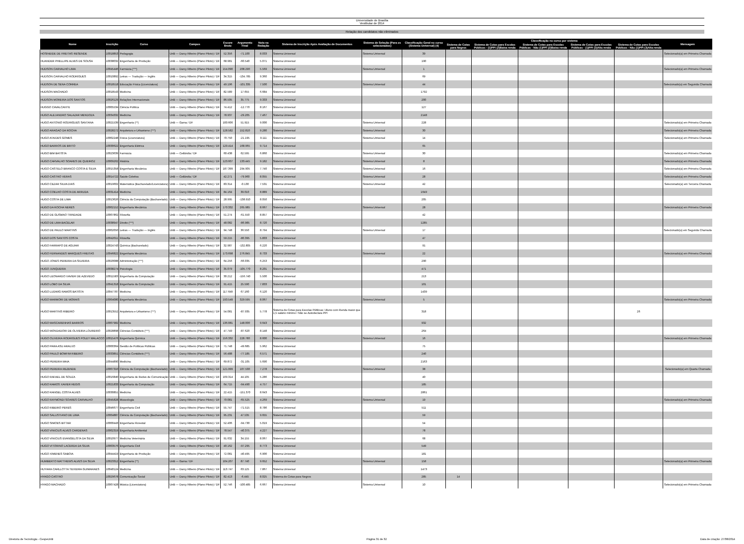Universidade de Brasília
Vestibular de 2014
Relação dos candidatos não eliminados
| Nome | Inscrição | Curso | Campus | Escore Bruto | Argumento Final | Nota na Redação | Sistema de Inscrição Após Avaliação de Documentos | Sistema de Seleção (Para os selecionados) | Classificação Geral no curso (Sistema Universal) (4) | Classificação no curso por sistema | | | | | Mensagem |
| --- | --- | --- | --- | --- | --- | --- | --- | --- | --- | --- | --- | --- | --- | --- | --- |
| | | | | | | | | | | Sistema de Cotas para Negros | Sistema de Cotas para Escolas Públicas - (1)PPI (2)Baixa renda | Sistema de Cotas para Escolas Públicas - Não (1)PPI (2)Baixa renda | Sistema de Cotas para Escolas Públicas - (1)PPI (3)Alta renda | Sistema de Cotas para Escolas Públicas - Não (1)PPI (3)Alta renda | |
| HOSINEIDE DE FREITAS RESENDE | 10018853 | Pedagogia | UnB — Darcy Ribeiro (Plano Piloto) / DF | 52.356 | -71.100 | 8.033 | Sistema Universal | Sistema Universal | 39 | | | | | | Selecionado(a) em Primeira Chamada |
| HUANDER PHELLIPE ALVES DE SOUSA | 10038032 | Engenharia de Produção | UnB — Darcy Ribeiro (Plano Piloto) / DF | 68.981 | -60.540 | 5.071 | Sistema Universal | | 190 | | | | | | |
| HUDSON CARVALHO LIMA | 10045446 | Farmácia (***) | UnB — Darcy Ribeiro (Plano Piloto) / DF | 154.090 | 208.290 | 5.569 | Sistema Universal | Sistema Universal | 1 | | | | | | Selecionado(a) em Primeira Chamada |
| HUDSON CARVALHO RODRIGUES | 10010892 | Letras — Tradução — Inglês | UnB — Darcy Ribeiro (Plano Piloto) / DF | 34.315 | -134.785 | 9.360 | Sistema Universal | | 69 | | | | | | |
| HUDSON DE SENA CORREA | 10018518 | Educação Física (Licenciatura) | UnB — Darcy Ribeiro (Plano Piloto) / DF | 49.196 | -101.335 | 7.500 | Sistema Universal | Sistema Universal | 44 | | | | | | Selecionado(a) em Segunda Chamada |
| HUDSON MACHADO | 10018543 | Medicina | UnB — Darcy Ribeiro (Plano Piloto) / DF | 82.589 | 17.655 | 6.684 | Sistema Universal | | 1792 | | | | | | |
| HUDSON MOREIRA DOS SANTOS | 10026129 | Relações Internacionais | UnB — Darcy Ribeiro (Plano Piloto) / DF | 86.505 | 35.775 | 9.333 | Sistema Universal | | 200 | | | | | | |
| HUGGO CAVALCANTE | 10005534 | Ciência Política | UnB — Darcy Ribeiro (Plano Piloto) / DF | 74.412 | -12.770 | 8.167 | Sistema Universal | | 127 | | | | | | |
| HUGO ALEJANDRO SALAZAR MENDOZA | 10034332 | Medicina | UnB — Darcy Ribeiro (Plano Piloto) / DF | 78.937 | -29.205 | 7.467 | Sistema Universal | | 2148 | | | | | | |
| HUGO ANTONIO RODRIGUES SANTANA | 10021539 | Engenharia (**) | UnB — Gama / DF | 100.606 | 51.915 | 9.000 | Sistema Universal | Sistema Universal | 228 | | | | | | Selecionado(a) em Primeira Chamada |
| HUGO ARAGAO DA ROCHA | 10028272 | Arquitetura e Urbanismo (***) | UnB — Darcy Ribeiro (Plano Piloto) / DF | 128.582 | 152.810 | 9.280 | Sistema Universal | Sistema Universal | 30 | | | | | | Selecionado(a) em Primeira Chamada |
| HUGO ATAIDES GOMES | 10002248 | Física (Licenciatura) | UnB — Darcy Ribeiro (Plano Piloto) / DF | 70.750 | -21.195 | 9.111 | Sistema Universal | Sistema Universal | 14 | | | | | | Selecionado(a) em Primeira Chamada |
| HUGO BARROS DE BRITO | 10030622 | Engenharia Elétrica | UnB — Darcy Ribeiro (Plano Piloto) / DF | 129.414 | 168.965 | 9.714 | Sistema Universal | | 65 | | | | | | |
| HUGO BIM BATISTA | 10023639 | Farmácia | UnB — Ceilândia / DF | 60.438 | 62.595 | 6.860 | Sistema Universal | Sistema Universal | 30 | | | | | | Selecionado(a) em Primeira Chamada |
| HUGO CARVALHO SOARES DE QUEIROZ | 10009262 | História | UnB — Darcy Ribeiro (Plano Piloto) / DF | 123.607 | 133.445 | 9.182 | Sistema Universal | Sistema Universal | 8 | | | | | | Selecionado(a) em Primeira Chamada |
| HUGO CASTELO BRANCO COSTA E SILVA | 10015358 | Engenharia Mecânica | UnB — Darcy Ribeiro (Plano Piloto) / DF | 187.399 | 294.905 | 7.740 | Sistema Universal | Sistema Universal | 16 | | | | | | Selecionado(a) em Primeira Chamada |
| HUGO CASTRO VERAS | 10014722 | Saúde Coletiva | UnB — Ceilândia / DF | 42.271 | -79.960 | 8.055 | Sistema Universal | Sistema Universal | 28 | | | | | | Selecionado(a) em Primeira Chamada |
| HUGO CEZAR SILVA DIAS | 10019602 | Matemática (Bacharelado/Licenciatura) | UnB — Darcy Ribeiro (Plano Piloto) / DF | 83.314 | -0.130 | 7.531 | Sistema Universal | Sistema Universal | 42 | | | | | | Selecionado(a) em Terceira Chamada |
| HUGO COELHO COSTA DE ARRUDA | 10031414 | Medicina | UnB — Darcy Ribeiro (Plano Piloto) / DF | 84.164 | 39.010 | 8.889 | Sistema Universal | | 1649 | | | | | | |
| HUGO COSTA DE LIMA | 10013626 | Ciência da Computação (Bacharelado) | UnB — Darcy Ribeiro (Plano Piloto) / DF | 28.995 | -138.910 | 8.050 | Sistema Universal | | 205 | | | | | | |
| HUGO DA ROCHA NERES | 10002152 | Engenharia Mecânica | UnB — Darcy Ribeiro (Plano Piloto) / DF | 170.332 | 265.985 | 8.667 | Sistema Universal | Sistema Universal | 28 | | | | | | Selecionado(a) em Primeira Chamada |
| HUGO DE GUSMAO TRINDADE | 10007862 | Filosofia | UnB — Darcy Ribeiro (Plano Piloto) / DF | 51.274 | -61.550 | 8.857 | Sistema Universal | | 42 | | | | | | |
| HUGO DE LIMA BACELAR | 10038947 | Direito (***) | UnB — Darcy Ribeiro (Plano Piloto) / DF | 48.082 | -86.985 | 8.720 | Sistema Universal | | 1285 | | | | | | |
| HUGO DE PAULO MARTINS | 10002050 | Letras — Tradução — Inglês | UnB — Darcy Ribeiro (Plano Piloto) / DF | 94.748 | 36.550 | 8.794 | Sistema Universal | Sistema Universal | 17 | | | | | | Selecionado(a) em Segunda Chamada |
| HUGO DOS SANTOS COSTA | 10042011 | Filosofia | UnB — Darcy Ribeiro (Plano Piloto) / DF | 59.215 | -80.395 | 5.833 | Sistema Universal | | 47 | | | | | | |
| HUGO FARRAPO DE AGUIAR | 10024743 | Química (Bacharelado) | UnB — Darcy Ribeiro (Plano Piloto) / DF | 32.987 | -132.805 | 6.220 | Sistema Universal | | 91 | | | | | | |
| HUGO FERNANDES MARQUES FREITAS | 10046822 | Engenharia Mecânica | UnB — Darcy Ribeiro (Plano Piloto) / DF | 173.698 | 276.845 | 8.733 | Sistema Universal | Sistema Universal | 22 | | | | | | Selecionado(a) em Primeira Chamada |
| HUGO JONES PEREIRA DA SILVEIRA | 10020088 | Administração (***) | UnB — Darcy Ribeiro (Plano Piloto) / DF | 64.256 | -66.035 | 6.253 | Sistema Universal | | 290 | | | | | | |
| HUGO JUNQUEIRA | 10038274 | Psicologia | UnB — Darcy Ribeiro (Plano Piloto) / DF | 35.079 | -105.770 | 8.201 | Sistema Universal | | 471 | | | | | | |
| HUGO LEONARDO XAVIER DE AZEVEDO | 10011583 | Engenharia da Computação | UnB — Darcy Ribeiro (Plano Piloto) / DF | 30.212 | -156.740 | 5.500 | Sistema Universal | | 213 | | | | | | |
| HUGO LOBO DA SILVA | 10041318 | Engenharia da Computação | UnB — Darcy Ribeiro (Plano Piloto) / DF | 91.415 | 25.590 | 7.833 | Sistema Universal | | 101 | | | | | | |
| HUGO LUDWIG RAMOS BATISTA | 10047787 | Medicina | UnB — Darcy Ribeiro (Plano Piloto) / DF | 117.649 | 67.160 | 6.120 | Sistema Universal | | 1439 | | | | | | |
| HUGO MARMORI DE MORAIS | 10004080 | Engenharia Mecânica | UnB — Darcy Ribeiro (Plano Piloto) / DF | 193.549 | 329.595 | 8.067 | Sistema Universal | Sistema Universal | 5 | | | | | | Selecionado(a) em Primeira Chamada |
| HUGO MARTINS RIBEIRO | 10013552 | Arquitetura e Urbanismo (***) | UnB — Darcy Ribeiro (Plano Piloto) / DF | 54.081 | -87.935 | 5.778 | Sistema de Cotas para Escolas Públicas / Aluno com Renda maior que 1,5 salário mínimo / Não se Autodeclara PPI | | 318 | | | | | 26 | |
| HUGO MASCARENHAS BARROS | 10007982 | Medicina | UnB — Darcy Ribeiro (Plano Piloto) / DF | 136.081 | 148.000 | 9.643 | Sistema Universal | | 932 | | | | | | |
| HUGO MONDADORI DE OLIVEIRA LOUREIRO | 10028898 | Ciências Contábeis (***) | UnB — Darcy Ribeiro (Plano Piloto) / DF | 47.749 | -87.620 | 8.148 | Sistema Universal | | 264 | | | | | | |
| HUGO OLIVEIRA RODRIGUES POLEY MALACCO | 10015476 | Engenharia Química | UnB — Darcy Ribeiro (Plano Piloto) / DF | 156.332 | 228.780 | 8.600 | Sistema Universal | Sistema Universal | 16 | | | | | | Selecionado(a) em Primeira Chamada |
| HUGO PARA ASU ARAUJO | 10000364 | Gestão de Políticas Públicas | UnB — Darcy Ribeiro (Plano Piloto) / DF | 71.748 | -49.685 | 5.962 | Sistema Universal | | 75 | | | | | | |
| HUGO PAULO BOMFIM RIBEIRO | 10033851 | Ciências Contábeis (***) | UnB — Darcy Ribeiro (Plano Piloto) / DF | 56.488 | -77.185 | 6.571 | Sistema Universal | | 240 | | | | | | |
| HUGO PEREIRA MAIA | 10044890 | Medicina | UnB — Darcy Ribeiro (Plano Piloto) / DF | 69.872 | -31.105 | 5.690 | Sistema Universal | | 2163 | | | | | | |
| HUGO PEREIRA REZENDE | 10007310 | Ciência da Computação (Bacharelado) | UnB — Darcy Ribeiro (Plano Piloto) / DF | 121.999 | 107.530 | 7.278 | Sistema Universal | Sistema Universal | 38 | | | | | | Selecionado(a) em Quarta Chamada |
| HUGO RAFAEL DE SOUZA | 10016840 | Engenharia de Redes de Comunicação | UnB — Darcy Ribeiro (Plano Piloto) / DF | 109.314 | 44.105 | 5.286 | Sistema Universal | | 40 | | | | | | |
| HUGO RAMOS XAVIER REGIS | 10021833 | Engenharia da Computação | UnB — Darcy Ribeiro (Plano Piloto) / DF | 64.715 | -94.490 | 4.757 | Sistema Universal | | 185 | | | | | | |
| HUGO RANGEL COSTA ALVES | 10030851 | Medicina | UnB — Darcy Ribeiro (Plano Piloto) / DF | 22.415 | -151.370 | 8.643 | Sistema Universal | | 2861 | | | | | | |
| HUGO RAYMONDI SOARES CARVALHO | 10045828 | Museologia | UnB — Darcy Ribeiro (Plano Piloto) / DF | 70.081 | -65.525 | 4.269 | Sistema Universal | Sistema Universal | 19 | | | | | | Selecionado(a) em Primeira Chamada |
| HUGO RIBEIRO PERES | 10046677 | Engenharia Civil | UnB — Darcy Ribeiro (Plano Piloto) / DF | 55.747 | -71.515 | 8.786 | Sistema Universal | | 511 | | | | | | |
| HUGO SALUSTIANO DE LIMA | 10004887 | Ciência da Computação (Bacharelado) | UnB — Darcy Ribeiro (Plano Piloto) / DF | 95.231 | 47.535 | 9.655 | Sistema Universal | | 59 | | | | | | |
| HUGO SIMOES BITTAR | 10000443 | Engenharia Florestal | UnB — Darcy Ribeiro (Plano Piloto) / DF | 52.406 | -94.730 | 5.019 | Sistema Universal | | 54 | | | | | | |
| HUGO VINICIUS ALVES CARDENAS | 10002319 | Engenharia Ambiental | UnB — Darcy Ribeiro (Plano Piloto) / DF | 78.547 | -40.375 | 4.227 | Sistema Universal | | 78 | | | | | | |
| HUGO VINICIUS EVANGELISTA DA SILVA | 10010977 | Medicina Veterinária | UnB — Darcy Ribeiro (Plano Piloto) / DF | 91.632 | 34.155 | 8.067 | Sistema Universal | | 68 | | | | | | |
| HUGO VITORINO LACERDA DA SILVA | 10003576 | Engenharia Civil | UnB — Darcy Ribeiro (Plano Piloto) / DF | 40.162 | -97.295 | 8.773 | Sistema Universal | | 549 | | | | | | |
| HUGO XIMENES SABOIA | 10044419 | Engenharia de Produção | UnB — Darcy Ribeiro (Plano Piloto) / DF | 72.081 | -40.495 | 6.900 | Sistema Universal | | 181 | | | | | | |
| HUMBERTO MATTHEWS ALVES DA SILVA | 10023312 | Engenharia (**) | UnB — Gama / DF | 104.207 | 87.740 | 9.652 | Sistema Universal | Sistema Universal | 158 | | | | | | Selecionado(a) em Primeira Chamada |
| HUYARA CARLLOTTA TEIXEIRA GUIMARAES | 10040124 | Medicina | UnB — Darcy Ribeiro (Plano Piloto) / DF | 113.747 | 63.125 | 7.867 | Sistema Universal | | 1473 | | | | | | |
| HYAGO CASTRO | 10029678 | Comunicação Social | UnB — Darcy Ribeiro (Plano Piloto) / DF | 82.413 | -6.445 | 8.025 | Sistema de Cotas para Negros | | 285 | 14 | | | | | |
| HYAGO MACHADO | 10007428 | Música (Licenciatura) | UnB — Darcy Ribeiro (Plano Piloto) / DF | 52.746 | -100.485 | 6.667 | Sistema Universal | Sistema Universal | 10 | | | | | | Selecionado(a) em Primeira Chamada |
Diretoria de Tecnologia - CespeUnB Página 31 de 32 Data de criação: 27/08/2014